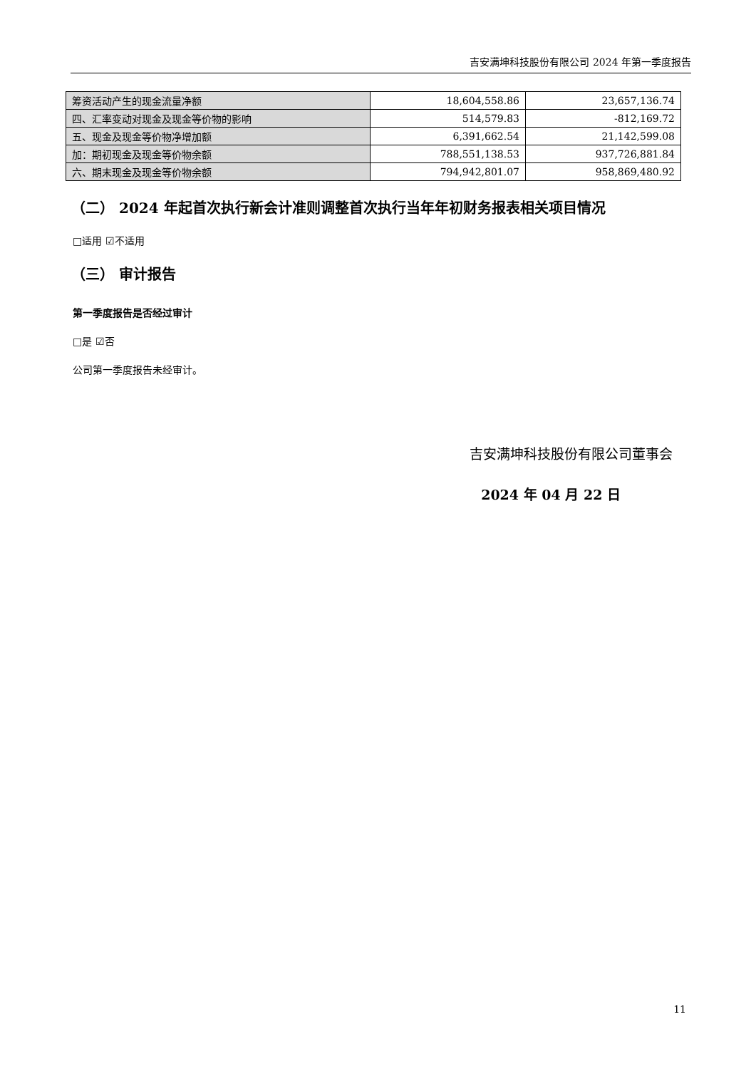吉安满坤科技股份有限公司 2024 年第一季度报告
| 筹资活动产生的现金流量净额 | 18,604,558.86 | 23,657,136.74 |
| 四、汇率变动对现金及现金等价物的影响 | 514,579.83 | -812,169.72 |
| 五、现金及现金等价物净增加额 | 6,391,662.54 | 21,142,599.08 |
| 加：期初现金及现金等价物余额 | 788,551,138.53 | 937,726,881.84 |
| 六、期末现金及现金等价物余额 | 794,942,801.07 | 958,869,480.92 |
（二） 2024 年起首次执行新会计准则调整首次执行当年年初财务报表相关项目情况
□适用 ☑不适用
（三） 审计报告
第一季度报告是否经过审计
□是 ☑否
公司第一季度报告未经审计。
吉安满坤科技股份有限公司董事会
2024 年 04 月 22 日
11